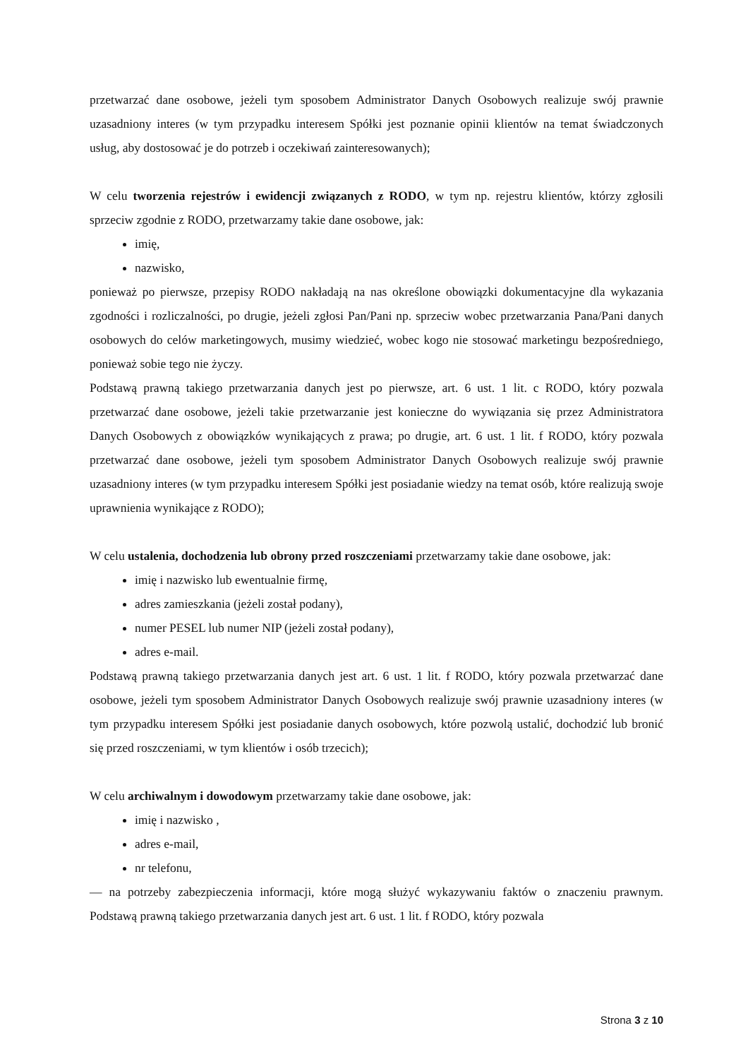przetwarzać dane osobowe, jeżeli tym sposobem Administrator Danych Osobowych realizuje swój prawnie uzasadniony interes (w tym przypadku interesem Spółki jest poznanie opinii klientów na temat świadczonych usług, aby dostosować je do potrzeb i oczekiwań zainteresowanych);
W celu tworzenia rejestrów i ewidencji związanych z RODO, w tym np. rejestru klientów, którzy zgłosili sprzeciw zgodnie z RODO, przetwarzamy takie dane osobowe, jak:
imię,
nazwisko,
ponieważ po pierwsze, przepisy RODO nakładają na nas określone obowiązki dokumentacyjne dla wykazania zgodności i rozliczalności, po drugie, jeżeli zgłosi Pan/Pani np. sprzeciw wobec przetwarzania Pana/Pani danych osobowych do celów marketingowych, musimy wiedzieć, wobec kogo nie stosować marketingu bezpośredniego, ponieważ sobie tego nie życzy.
Podstawą prawną takiego przetwarzania danych jest po pierwsze, art. 6 ust. 1 lit. c RODO, który pozwala przetwarzać dane osobowe, jeżeli takie przetwarzanie jest konieczne do wywiązania się przez Administratora Danych Osobowych z obowiązków wynikających z prawa; po drugie, art. 6 ust. 1 lit. f RODO, który pozwala przetwarzać dane osobowe, jeżeli tym sposobem Administrator Danych Osobowych realizuje swój prawnie uzasadniony interes (w tym przypadku interesem Spółki jest posiadanie wiedzy na temat osób, które realizują swoje uprawnienia wynikające z RODO);
W celu ustalenia, dochodzenia lub obrony przed roszczeniami przetwarzamy takie dane osobowe, jak:
imię i nazwisko lub ewentualnie firmę,
adres zamieszkania (jeżeli został podany),
numer PESEL lub numer NIP (jeżeli został podany),
adres e-mail.
Podstawą prawną takiego przetwarzania danych jest art. 6 ust. 1 lit. f RODO, który pozwala przetwarzać dane osobowe, jeżeli tym sposobem Administrator Danych Osobowych realizuje swój prawnie uzasadniony interes (w tym przypadku interesem Spółki jest posiadanie danych osobowych, które pozwolą ustalić, dochodzić lub bronić się przed roszczeniami, w tym klientów i osób trzecich);
W celu archiwalnym i dowodowym przetwarzamy takie dane osobowe, jak:
imię i nazwisko ,
adres e-mail,
nr telefonu,
— na potrzeby zabezpieczenia informacji, które mogą służyć wykazywaniu faktów o znaczeniu prawnym. Podstawą prawną takiego przetwarzania danych jest art. 6 ust. 1 lit. f RODO, który pozwala
Strona 3 z 10